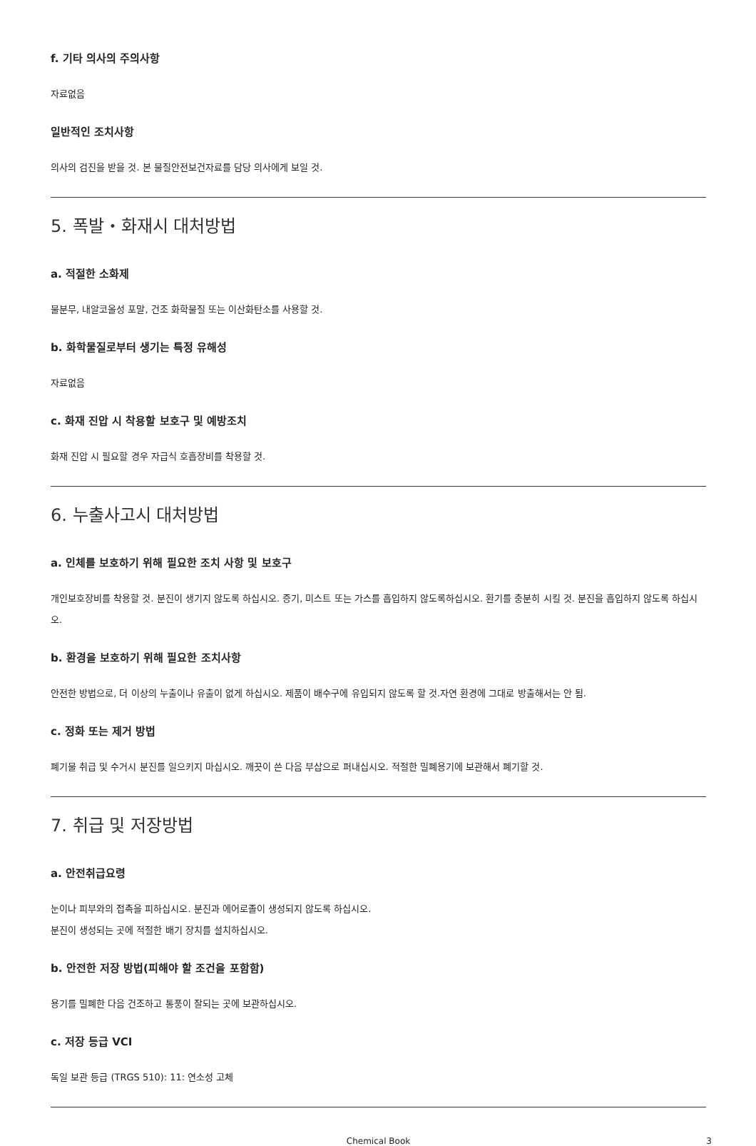f. 기타 의사의 주의사항
자료없음
일반적인 조치사항
의사의 검진을 받을 것. 본 물질안전보건자료를 담당 의사에게 보일 것.
5. 폭발・화재시 대처방법
a. 적절한 소화제
물분무, 내알코올성 포말, 건조 화학물질 또는 이산화탄소를 사용할 것.
b. 화학물질로부터 생기는 특정 유해성
자료없음
c. 화재 진압 시 착용할 보호구 및 예방조치
화재 진압 시 필요할 경우 자급식 호흡장비를 착용할 것.
6. 누출사고시 대처방법
a. 인체를 보호하기 위해 필요한 조치 사항 및 보호구
개인보호장비를 착용할 것. 분진이 생기지 않도록 하십시오. 증기, 미스트 또는 가스를 흡입하지 않도록하십시오. 환기를 충분히 시킬 것. 분진을 흡입하지 않도록 하십시오.
b. 환경을 보호하기 위해 필요한 조치사항
안전한 방법으로, 더 이상의 누출이나 유출이 없게 하십시오. 제품이 배수구에 유입되지 않도록 할 것.자연 환경에 그대로 방출해서는 안 됨.
c. 정화 또는 제거 방법
폐기물 취급 및 수거시 분진를 일으키지 마십시오. 깨끗이 쓴 다음 부삽으로 퍼내십시오. 적절한 밀폐용기에 보관해서 폐기할 것.
7. 취급 및 저장방법
a. 안전취급요령
눈이나 피부와의 접촉을 피하십시오. 분진과 에어로졸이 생성되지 않도록 하십시오.
분진이 생성되는 곳에 적절한 배기 장치를 설치하십시오.
b. 안전한 저장 방법(피해야 할 조건을 포함함)
용기를 밀폐한 다음 건조하고 통풍이 잘되는 곳에 보관하십시오.
c. 저장 등급 VCI
독일 보관 등급 (TRGS 510): 11: 연소성 고체
Chemical Book 3